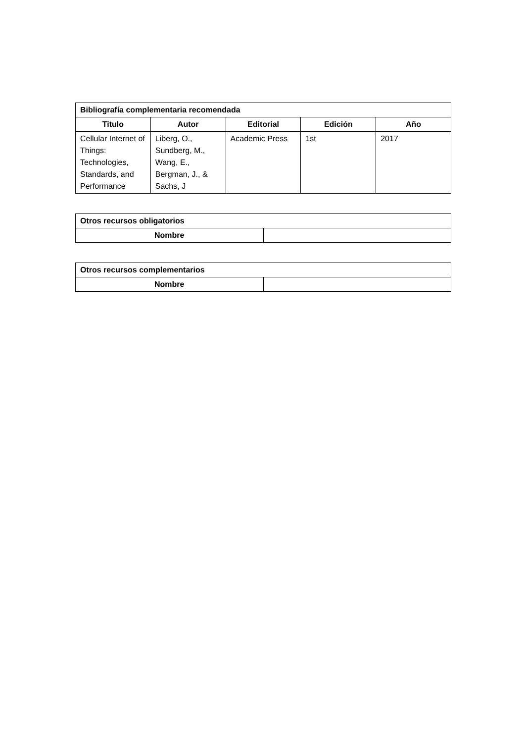| Bibliografía complementaria recomendada | | | | |
| --- | --- | --- | --- | --- |
| Titulo | Autor | Editorial | Edición | Año |
| Cellular Internet of Things: Technologies, Standards, and Performance | Liberg, O., Sundberg, M., Wang, E., Bergman, J., & Sachs, J | Academic Press | 1st | 2017 |
| Otros recursos obligatorios | |
| --- | --- |
| Nombre | |
| Otros recursos complementarios | |
| --- | --- |
| Nombre | |